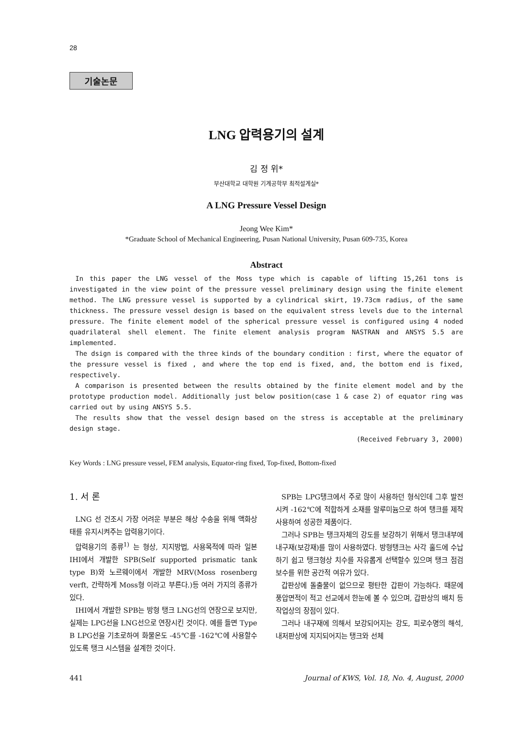28
기술논문
LNG 압력용기의 설계
김 정 위*
부산대학교 대학원 기계공학부 최적설계실*
A LNG Pressure Vessel Design
Jeong Wee Kim*
*Graduate School of Mechanical Engineering, Pusan National University, Pusan 609-735, Korea
Abstract
In this paper the LNG vessel of the Moss type which is capable of lifting 15,261 tons is investigated in the view point of the pressure vessel preliminary design using the finite element method. The LNG pressure vessel is supported by a cylindrical skirt, 19.73cm radius, of the same thickness. The pressure vessel design is based on the equivalent stress levels due to the internal pressure. The finite element model of the spherical pressure vessel is configured using 4 noded quadrilateral shell element. The finite element analysis program NASTRAN and ANSYS 5.5 are implemented.
The dsign is compared with the three kinds of the boundary condition : first, where the equator of the pressure vessel is fixed , and where the top end is fixed, and, the bottom end is fixed, respectively.
A comparison is presented between the results obtained by the finite element model and by the prototype production model. Additionally just below position(case 1 & case 2) of equator ring was carried out by using ANSYS 5.5.
The results show that the vessel design based on the stress is acceptable at the preliminary design stage.
(Received February 3, 2000)
Key Words : LNG pressure vessel, FEM analysis, Equator-ring fixed, Top-fixed, Bottom-fixed
1. 서 론
LNG 선 건조시 가장 어려운 부분은 해상 수송을 위해 액화상태를 유지시켜주는 압력용기이다.
압력용기의 종류<sup>1)</sup> 는 형상, 지지방법, 사용목적에 따라 일본 IHI에서 개발한 SPB(Self supported prismatic tank type B)와 노르웨이에서 개발한 MRV(Moss rosenberg verft, 간략하게 Moss형 이라고 부른다.)등 여러 가지의 종류가 있다.
IHI에서 개발한 SPB는 방형 탱크 LNG선의 연장으로 보지만, 실제는 LPG선을 LNG선으로 연장시킨 것이다. 예를 들면 Type B LPG선을 기초로하여 화물온도 -45℃를 -162℃에 사용할수있도록 탱크 시스템을 설계한 것이다.
SPB는 LPG탱크에서 주로 많이 사용하던 형식인데 그후 발전시켜 -162℃에 적합하게 소재를 알루미늄으로 하여 탱크를 제작 사용하여 성공한 제품이다.
그러나 SPB는 탱크자체의 강도를 보강하기 위해서 탱크내부에 내구재(보강재)를 많이 사용하였다. 방형탱크는 사각 홀드에 수납하기 쉽고 탱크형상 치수를 자유롭게 선택할수 있으며 탱크 점검 보수를 위한 공간적 여유가 있다.
갑판상에 돌출물이 없으므로 평탄한 갑판이 가능하다. 때문에 풍압면적이 적고 선교에서 한눈에 볼 수 있으며, 갑판상의 배치 등 작업상의 장점이 있다.
그러나 내구재에 의해서 보강되어지는 강도, 피로수명의 해석, 내저판상에 지지되어지는 탱크와 선체
441 Journal of KWS, Vol. 18, No. 4, August, 2000